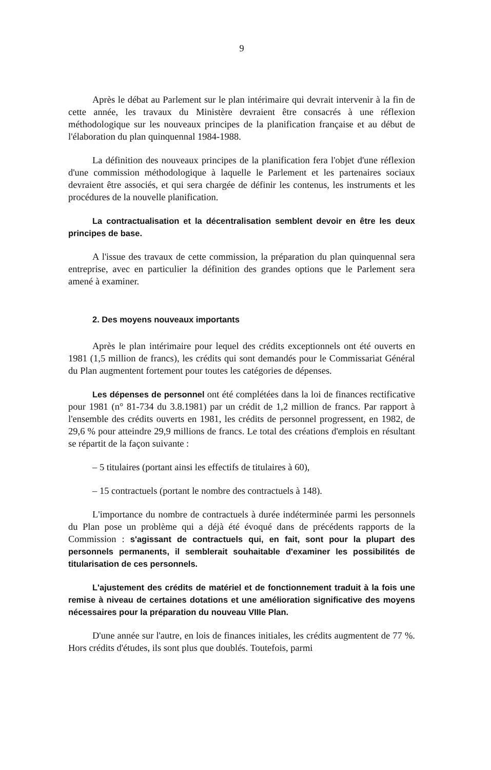9
Après le débat au Parlement sur le plan intérimaire qui devrait intervenir à la fin de cette année, les travaux du Ministère devraient être consacrés à une réflexion méthodologique sur les nouveaux principes de la planification française et au début de l'élaboration du plan quinquennal 1984-1988.
La définition des nouveaux principes de la planification fera l'objet d'une réflexion d'une commission méthodologique à laquelle le Parlement et les partenaires sociaux devraient être associés, et qui sera chargée de définir les contenus, les instruments et les procédures de la nouvelle planification.
La contractualisation et la décentralisation semblent devoir en être les deux principes de base.
A l'issue des travaux de cette commission, la préparation du plan quinquennal sera entreprise, avec en particulier la définition des grandes options que le Parlement sera amené à examiner.
2. Des moyens nouveaux importants
Après le plan intérimaire pour lequel des crédits exceptionnels ont été ouverts en 1981 (1,5 million de francs), les crédits qui sont demandés pour le Commissariat Général du Plan augmentent fortement pour toutes les catégories de dépenses.
Les dépenses de personnel ont été complétées dans la loi de finances rectificative pour 1981 (n° 81-734 du 3.8.1981) par un crédit de 1,2 million de francs. Par rapport à l'ensemble des crédits ouverts en 1981, les crédits de personnel progressent, en 1982, de 29,6 % pour atteindre 29,9 millions de francs. Le total des créations d'emplois en résultant se répartit de la façon suivante :
– 5 titulaires (portant ainsi les effectifs de titulaires à 60),
– 15 contractuels (portant le nombre des contractuels à 148).
L'importance du nombre de contractuels à durée indéterminée parmi les personnels du Plan pose un problème qui a déjà été évoqué dans de précédents rapports de la Commission : s'agissant de contractuels qui, en fait, sont pour la plupart des personnels permanents, il semblerait souhaitable d'examiner les possibilités de titularisation de ces personnels.
L'ajustement des crédits de matériel et de fonctionnement traduit à la fois une remise à niveau de certaines dotations et une amélioration significative des moyens nécessaires pour la préparation du nouveau VIIIe Plan.
D'une année sur l'autre, en lois de finances initiales, les crédits augmentent de 77 %. Hors crédits d'études, ils sont plus que doublés. Toutefois, parmi